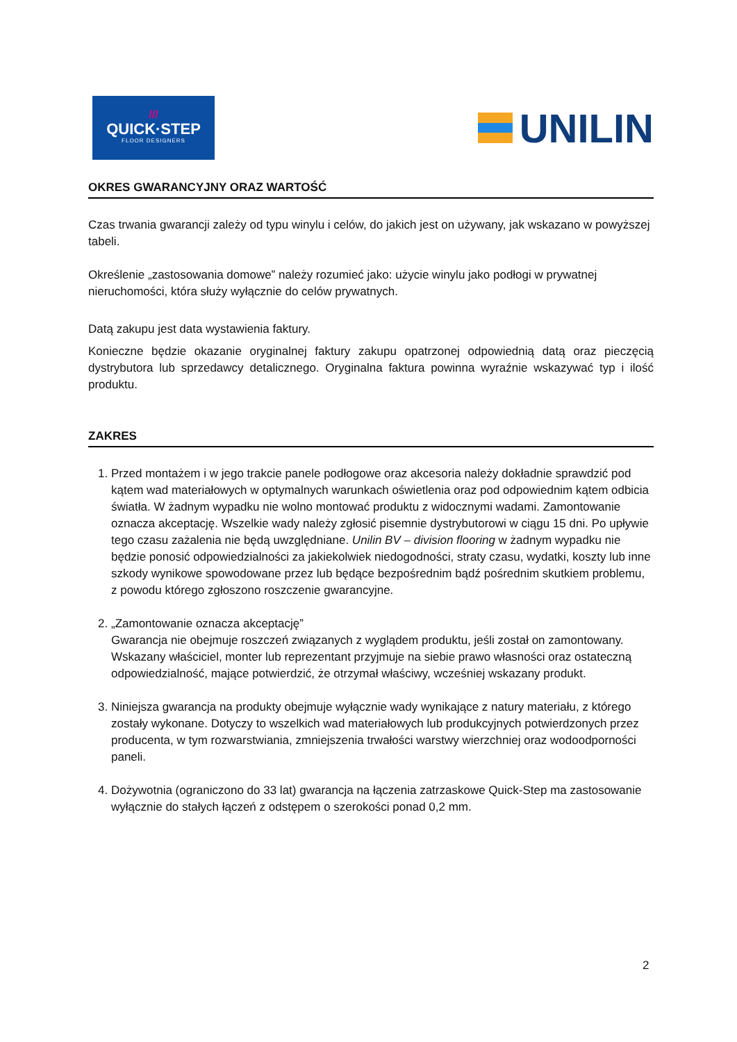///
QUICK·STEP
FLOOR DESIGNERS
UNILIN
OKRES GWARANCYJNY ORAZ WARTOŚĆ
Czas trwania gwarancji zależy od typu winylu i celów, do jakich jest on używany, jak wskazano w powyższej tabeli.
Określenie „zastosowania domowe” należy rozumieć jako: użycie winylu jako podłogi w prywatnej nieruchomości, która służy wyłącznie do celów prywatnych.
Datą zakupu jest data wystawienia faktury.
Konieczne będzie okazanie oryginalnej faktury zakupu opatrzonej odpowiednią datą oraz pieczęcią dystrybutora lub sprzedawcy detalicznego. Oryginalna faktura powinna wyraźnie wskazywać typ i ilość produktu.
ZAKRES
1. Przed montażem i w jego trakcie panele podłogowe oraz akcesoria należy dokładnie sprawdzić pod kątem wad materiałowych w optymalnych warunkach oświetlenia oraz pod odpowiednim kątem odbicia światła. W żadnym wypadku nie wolno montować produktu z widocznymi wadami. Zamontowanie oznacza akceptację. Wszelkie wady należy zgłosić pisemnie dystrybutorowi w ciągu 15 dni. Po upływie tego czasu zażalenia nie będą uwzględniane. Unilin BV – division flooring w żadnym wypadku nie będzie ponosić odpowiedzialności za jakiekolwiek niedogodności, straty czasu, wydatki, koszty lub inne szkody wynikowe spowodowane przez lub będące bezpośrednim bądź pośrednim skutkiem problemu, z powodu którego zgłoszono roszczenie gwarancyjne.
2. „Zamontowanie oznacza akceptację”
Gwarancja nie obejmuje roszczeń związanych z wyglądem produktu, jeśli został on zamontowany. Wskazany właściciel, monter lub reprezentant przyjmuje na siebie prawo własności oraz ostateczną odpowiedzialność, mające potwierdzić, że otrzymał właściwy, wcześniej wskazany produkt.
3. Niniejsza gwarancja na produkty obejmuje wyłącznie wady wynikające z natury materiału, z którego zostały wykonane. Dotyczy to wszelkich wad materiałowych lub produkcyjnych potwierdzonych przez producenta, w tym rozwarstwiania, zmniejszenia trwałości warstwy wierzchniej oraz wodoodporności paneli.
4. Dożywotnia (ograniczono do 33 lat) gwarancja na łączenia zatrzaskowe Quick-Step ma zastosowanie wyłącznie do stałych łączeń z odstępem o szerokości ponad 0,2 mm.
2